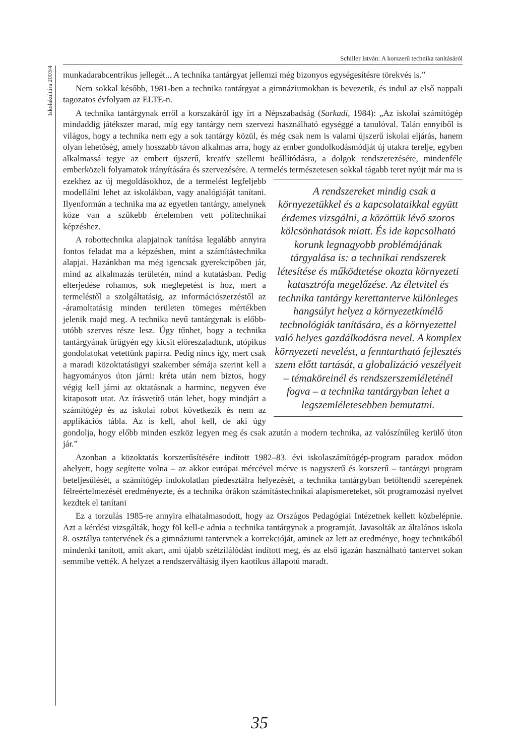Schiller István: A korszerű technika tanításáról
Iskolakultúra 2003/4
munkadarabcentrikus jellegét... A technika tantárgyat jellemzi még bizonyos egységesítésre törekvés is.”
Nem sokkal később, 1981-ben a technika tantárgyat a gimnáziumokban is bevezetik, és indul az első nappali tagozatos évfolyam az ELTE-n.
A technika tantárgynak erről a korszakáról így írt a Népszabadság (Sarkadi, 1984): „Az iskolai számítógép mindaddig játékszer marad, míg egy tantárgy nem szervezi használható egységgé a tanulóval. Talán ennyiből is világos, hogy a technika nem egy a sok tantárgy közül, és még csak nem is valami újszerű iskolai eljárás, hanem olyan lehetőség, amely hosszabb távon alkalmas arra, hogy az ember gondolkodásmódját új utakra terelje, egyben alkalmassá tegye az embert újszerű, kreatív szellemi beállítódásra, a dolgok rendszerezésére, mindenféle emberközeli folyamatok irányítására és szervezésére. A termelés természetesen sokkal tágabb teret nyújt már ma is ezekhez az új megoldásokhoz, de a termelést legfeljebb A rendszereket mindig csak a környezetükkel és a kapcsolataikkal együtt érdemes vizsgálni, a közöttük lévő szoros kölcsönhatások miatt. És ide kapcsolható korunk legnagyobb problémájának tárgyalása is: a technikai rendszerek létesítése és működtetése okozta környezeti katasztrófa megelőzése. Az életvitel és technika tantárgy kerettanterve különleges hangsúlyt helyez a környezetkímélő technológiák tanítására, és a környezettel való helyes gazdálkodásra nevel. A komplex környezeti nevelést, a fenntartható fejlesztés szem előtt tartását, a globalizáció veszélyeit – témaköreinél és rendszerszemléleténél fogva – a technika tantárgyban lehet a legszemléletesebben bemutatni. modellálni lehet az iskolákban, vagy analógiáját tanítani. Ilyenformán a technika ma az egyetlen tantárgy, amelynek köze van a szűkebb értelemben vett politechnikai képzéshez.
A robottechnika alapjainak tanítása legalább annyira fontos feladat ma a képzésben, mint a számítástechnika alapjai. Hazánkban ma még igencsak gyerekcipőben jár, mind az alkalmazás területén, mind a kutatásban. Pedig elterjedése rohamos, sok meglepetést is hoz, mert a termeléstől a szolgáltatásig, az információszerzéstől az -áramoltatásig minden területen tömeges mértékben jelenik majd meg. A technika nevű tantárgynak is előbb-utóbb szerves része lesz. Úgy tűnhet, hogy a technika tantárgyának ürügyén egy kicsit előreszaladtunk, utópikus gondolatokat vetettünk papírra. Pedig nincs így, mert csak a maradi közoktatásügyi szakember sémája szerint kell a hagyományos úton járni: kréta után nem biztos, hogy végig kell járni az oktatásnak a harminc, negyven éve kitaposott utat. Az írásvetítő után lehet, hogy mindjárt a számítógép és az iskolai robot következik és nem az applikációs tábla. Az is kell, ahol kell, de aki úgy gondolja, hogy előbb minden eszköz legyen meg és csak azután a modern technika, az valószínűleg kerülő úton jár.”
Azonban a közoktatás korszerűsítésére indított 1982–83. évi iskolaszámítógép-program paradox módon ahelyett, hogy segítette volna – az akkor európai mércével mérve is nagyszerű és korszerű – tantárgyi program beteljesülését, a számítógép indokolatlan piedesztálra helyezését, a technika tantárgyban betöltendő szerepének félreértelmezését eredményezte, és a technika órákon számítástechnikai alapismereteket, sőt programozási nyelvet kezdtek el tanítani
Ez a torzulás 1985-re annyira elhatalmasodott, hogy az Országos Pedagógiai Intézetnek kellett közbelépnie. Azt a kérdést vizsgálták, hogy föl kell-e adnia a technika tantárgynak a programját. Javasolták az általános iskola 8. osztálya tantervének és a gimnáziumi tantervnek a korrekcióját, aminek az lett az eredménye, hogy technikából mindenki tanított, amit akart, ami újabb szétzilálódást indított meg, és az első igazán használható tantervet sokan semmibe vették. A helyzet a rendszerváltásig ilyen kaotikus állapotú maradt.
35